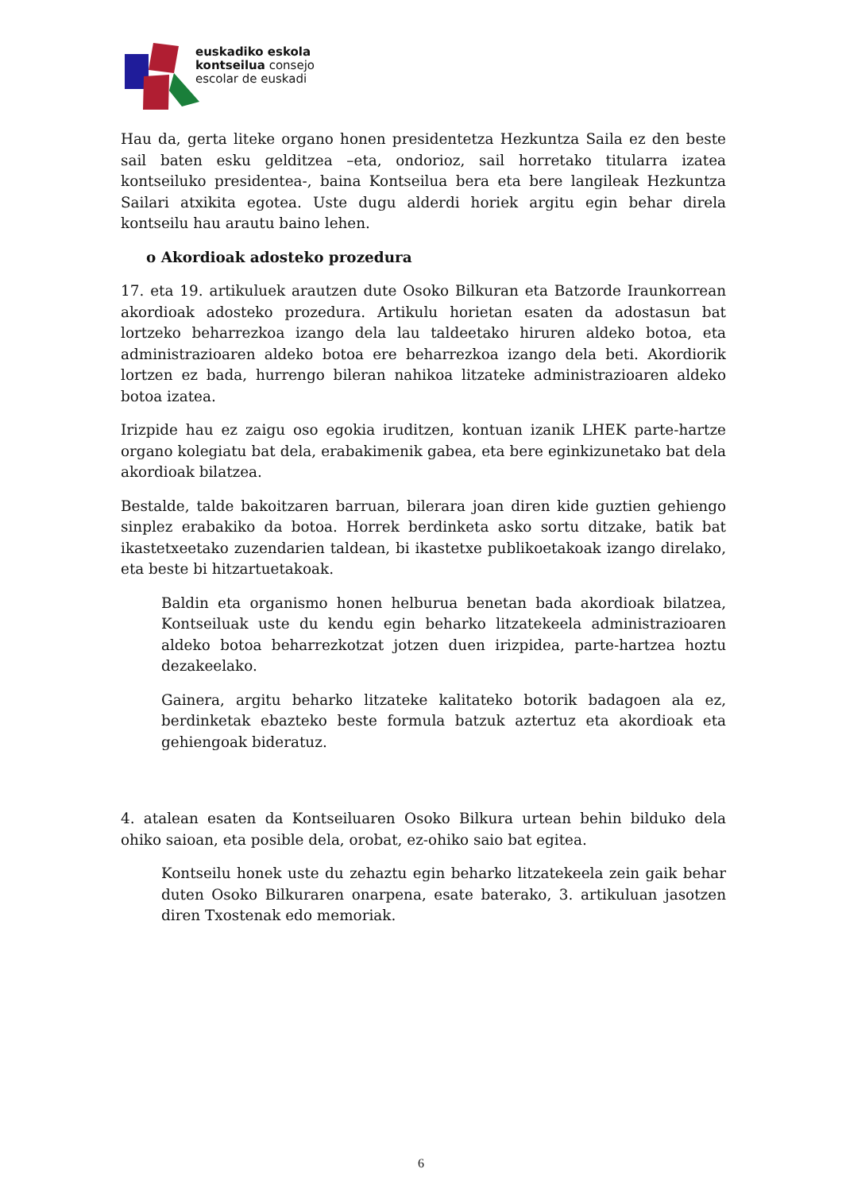euskadiko eskola
kontseilua consejo
escolar de euskadi
Hau da, gerta liteke organo honen presidentetza Hezkuntza Saila ez den beste sail baten esku gelditzea –eta, ondorioz, sail horretako titularra izatea kontseiluko presidentea-, baina Kontseilua bera eta bere langileak Hezkuntza Sailari atxikita egotea. Uste dugu alderdi horiek argitu egin behar direla kontseilu hau arautu baino lehen.
o Akordioak adosteko prozedura
17. eta 19. artikuluek arautzen dute Osoko Bilkuran eta Batzorde Iraunkorrean akordioak adosteko prozedura. Artikulu horietan esaten da adostasun bat lortzeko beharrezkoa izango dela lau taldeetako hiruren aldeko botoa, eta administrazioaren aldeko botoa ere beharrezkoa izango dela beti. Akordiorik lortzen ez bada, hurrengo bileran nahikoa litzateke administrazioaren aldeko botoa izatea.
Irizpide hau ez zaigu oso egokia iruditzen, kontuan izanik LHEK parte-hartze organo kolegiatu bat dela, erabakimenik gabea, eta bere eginkizunetako bat dela akordioak bilatzea.
Bestalde, talde bakoitzaren barruan, bilerara joan diren kide guztien gehiengo sinplez erabakiko da botoa. Horrek berdinketa asko sortu ditzake, batik bat ikastetxeetako zuzendarien taldean, bi ikastetxe publikoetakoak izango direlako, eta beste bi hitzartuetakoak.
Baldin eta organismo honen helburua benetan bada akordioak bilatzea, Kontseiluak uste du kendu egin beharko litzatekeela administrazioaren aldeko botoa beharrezkotzat jotzen duen irizpidea, parte-hartzea hoztu dezakeelako.
Gainera, argitu beharko litzateke kalitateko botorik badagoen ala ez, berdinketak ebazteko beste formula batzuk aztertuz eta akordioak eta gehiengoak bideratuz.
4. atalean esaten da Kontseiluaren Osoko Bilkura urtean behin bilduko dela ohiko saioan, eta posible dela, orobat, ez-ohiko saio bat egitea.
Kontseilu honek uste du zehaztu egin beharko litzatekeela zein gaik behar duten Osoko Bilkuraren onarpena, esate baterako, 3. artikuluan jasotzen diren Txostenak edo memoriak.
6